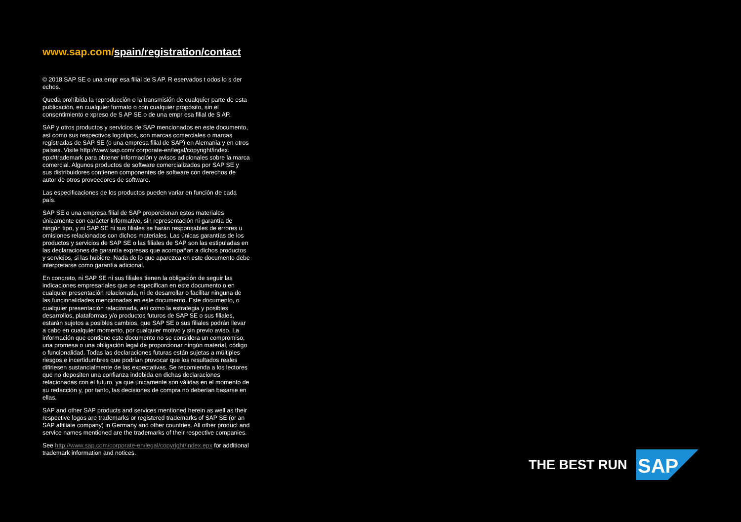www.sap.com/spain/registration/contact
© 2018 SAP SE o una empr esa filial de S AP. R eservados t odos lo s der echos.
Queda prohibida la reproducción o la transmisión de cualquier parte de esta publicación, en cualquier formato o con cualquier propósito, sin el consentimiento e xpreso de S AP SE o de una empr esa filial de S AP.
SAP y otros productos y servicios de SAP mencionados en este documento, así como sus respectivos logotipos, son marcas comerciales o marcas registradas de SAP SE (o una empresa filial de SAP) en Alemania y en otros países. Visite http://www.sap.com/ corporate-en/legal/copyright/index. epx#trademark para obtener información y avisos adicionales sobre la marca comercial. Algunos productos de software comercializados por SAP SE y sus distribuidores contienen componentes de software con derechos de autor de otros proveedores de software.
Las especificaciones de los productos pueden variar en función de cada país.
SAP SE o una empresa filial de SAP proporcionan estos materiales únicamente con carácter informativo, sin representación ni garantía de ningún tipo, y ni SAP SE ni sus filiales se harán responsables de errores u omisiones relacionados con dichos materiales. Las únicas garantías de los productos y servicios de SAP SE o las filiales de SAP son las estipuladas en las declaraciones de garantía expresas que acompañan a dichos productos y servicios, si las hubiere. Nada de lo que aparezca en este documento debe interpretarse como garantía adicional.
En concreto, ni SAP SE ni sus filiales tienen la obligación de seguir las indicaciones empresariales que se especifican en este documento o en cualquier presentación relacionada, ni de desarrollar o facilitar ninguna de las funcionalidades mencionadas en este documento. Este documento, o cualquier presentación relacionada, así como la estrategia y posibles desarrollos, plataformas y/o productos futuros de SAP SE o sus filiales, estarán sujetos a posibles cambios, que SAP SE o sus filiales podrán llevar a cabo en cualquier momento, por cualquier motivo y sin previo aviso. La información que contiene este documento no se considera un compromiso, una promesa o una obligación legal de proporcionar ningún material, código o funcionalidad. Todas las declaraciones futuras están sujetas a múltiples riesgos e incertidumbres que podrían provocar que los resultados reales difiriesen sustancialmente de las expectativas. Se recomienda a los lectores que no depositen una confianza indebida en dichas declaraciones relacionadas con el futuro, ya que únicamente son válidas en el momento de su redacción y, por tanto, las decisiones de compra no deberían basarse en ellas.
SAP and other SAP products and services mentioned herein as well as their respective logos are trademarks or registered trademarks of SAP SE (or an SAP affiliate company) in Germany and other countries. All other product and service names mentioned are the trademarks of their respective companies.
See http://www.sap.com/corporate-en/legal/copyright/index.epx for additional trademark information and notices.
THE BEST RUN
SAP